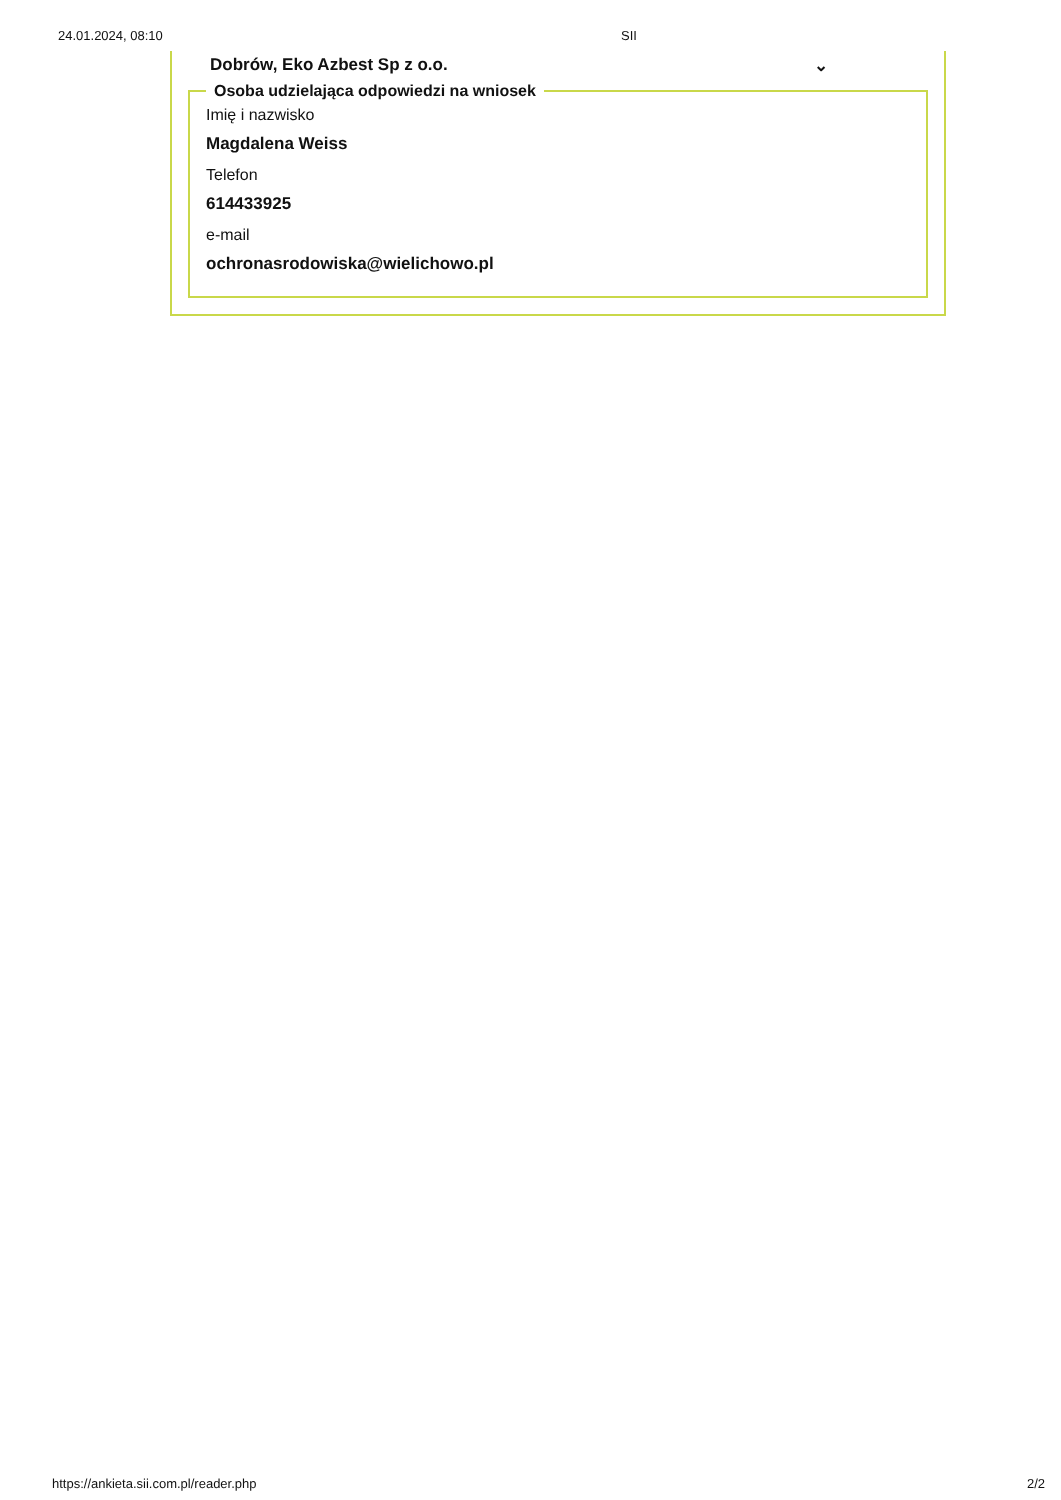24.01.2024, 08:10 SII
Dobrów, Eko Azbest Sp z o.o. ⌄
Osoba udzielająca odpowiedzi na wniosek
Imię i nazwisko
Magdalena Weiss
Telefon
614433925
e-mail
ochronasrodowiska@wielichowo.pl
https://ankieta.sii.com.pl/reader.php 2/2